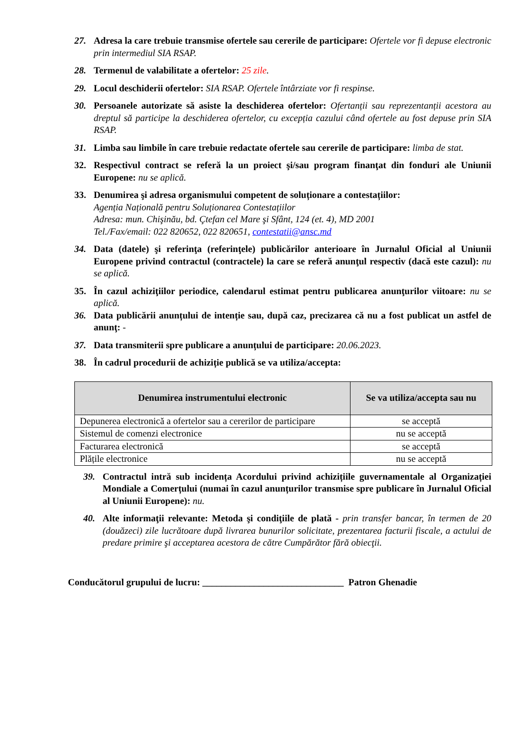27. Adresa la care trebuie transmise ofertele sau cererile de participare: Ofertele vor fi depuse electronic prin intermediul SIA RSAP.
28. Termenul de valabilitate a ofertelor: 25 zile.
29. Locul deschiderii ofertelor: SIA RSAP. Ofertele întârziate vor fi respinse.
30. Persoanele autorizate să asiste la deschiderea ofertelor: Ofertanții sau reprezentanții acestora au dreptul să participe la deschiderea ofertelor, cu excepția cazului când ofertele au fost depuse prin SIA RSAP.
31. Limba sau limbile în care trebuie redactate ofertele sau cererile de participare: limba de stat.
32. Respectivul contract se referă la un proiect şi/sau program finanţat din fonduri ale Uniunii Europene: nu se aplică.
33. Denumirea şi adresa organismului competent de soluționare a contestațiilor:
Agenția Națională pentru Soluționarea Contestațiilor
Adresa: mun. Chişinău, bd. Çtefan cel Mare şi Sfânt, 124 (et. 4), MD 2001
Tel./Fax/email: 022 820652, 022 820651, contestatii@ansc.md
34. Data (datele) şi referinţa (referinţele) publicărilor anterioare în Jurnalul Oficial al Uniunii Europene privind contractul (contractele) la care se referă anunţul respectiv (dacă este cazul): nu se aplică.
35. În cazul achiziţiilor periodice, calendarul estimat pentru publicarea anunţurilor viitoare: nu se aplică.
36. Data publicării anunțului de intenție sau, după caz, precizarea că nu a fost publicat un astfel de anunţ: -
37. Data transmiterii spre publicare a anunțului de participare: 20.06.2023.
38. În cadrul procedurii de achiziție publică se va utiliza/accepta:
| Denumirea instrumentului electronic | Se va utiliza/accepta sau nu |
| --- | --- |
| Depunerea electronică a ofertelor sau a cererilor de participare | se acceptă |
| Sistemul de comenzi electronice | nu se acceptă |
| Facturarea electronică | se acceptă |
| Plățile electronice | nu se acceptă |
39. Contractul intră sub incidența Acordului privind achizițiile guvernamentale al Organizației Mondiale a Comerțului (numai în cazul anunțurilor transmise spre publicare în Jurnalul Oficial al Uniunii Europene): nu.
40. Alte informaţii relevante: Metoda şi condiţiile de plată - prin transfer bancar, în termen de 20 (douăzeci) zile lucrătoare după livrarea bunurilor solicitate, prezentarea facturii fiscale, a actului de predare primire şi acceptarea acestora de către Cumpărător fără obiecţii.
Conducătorul grupului de lucru: ______________________________ Patron Ghenadie